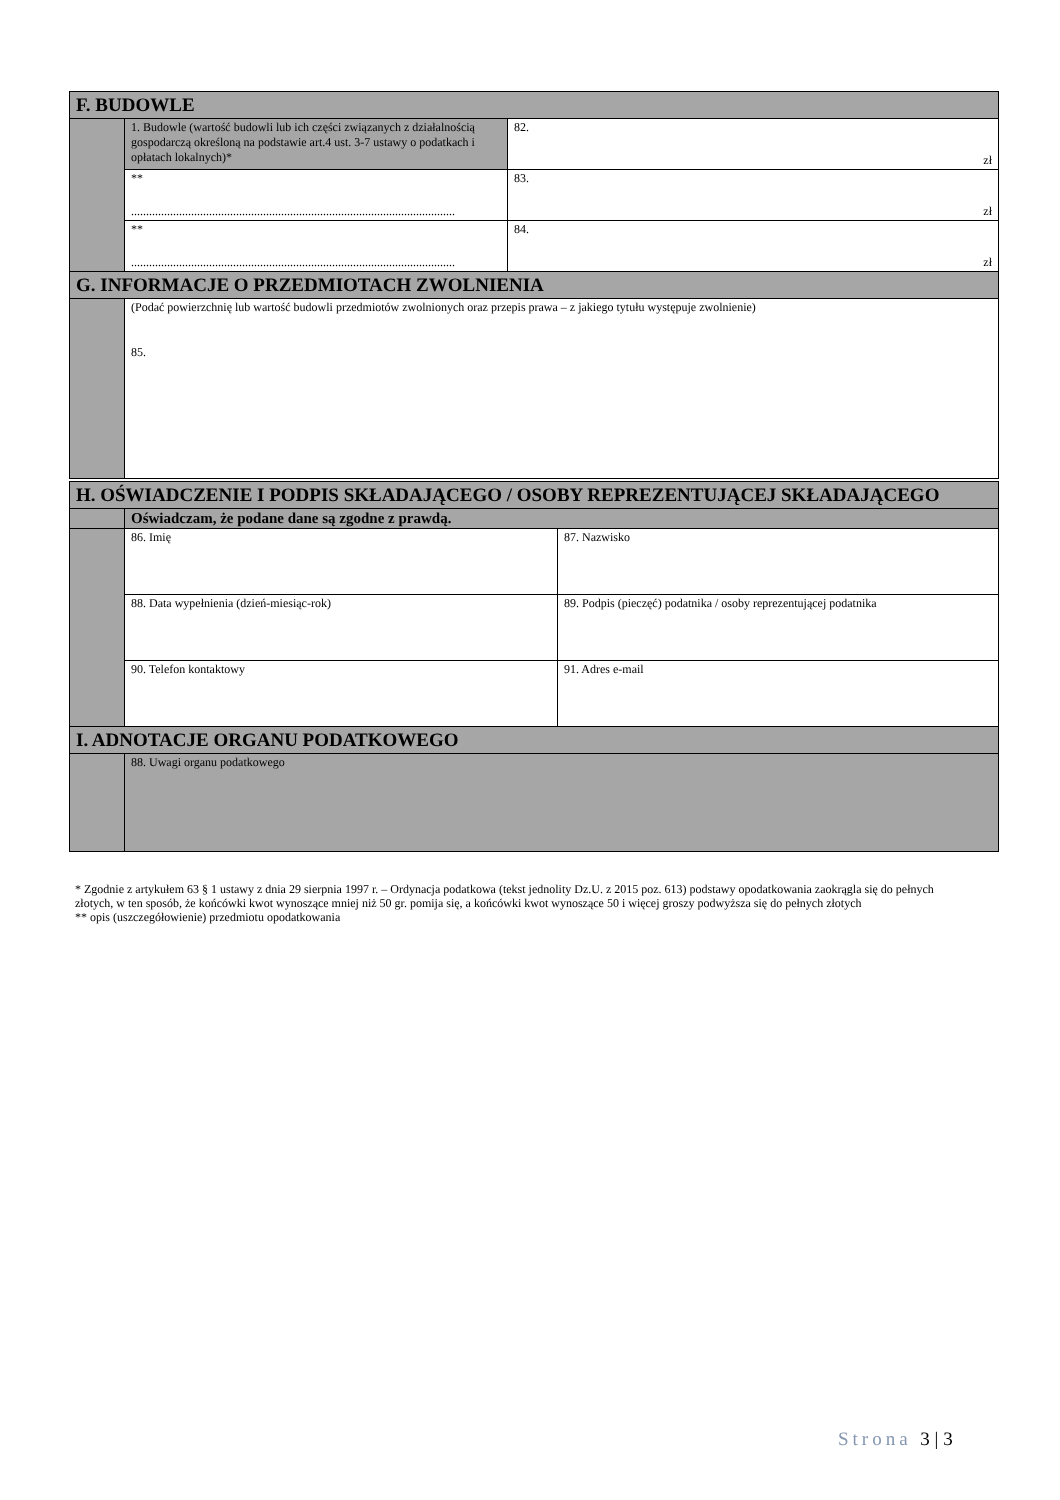| F. BUDOWLE | | |
| | 1. Budowle (wartość budowli lub ich części związanych z działalnością gospodarczą określoną na podstawie art.4 ust. 3-7 ustawy o podatkach i opłatach lokalnych)* | 82. zł |
| | ** ............................................................................................................ | 83. zł |
| | ** ............................................................................................................ | 84. zł |
| G. INFORMACJE O PRZEDMIOTACH ZWOLNIENIA | | |
| | (Podać powierzchnię lub wartość budowli przedmiotów zwolnionych oraz przepis prawa – z jakiego tytułu występuje zwolnienie) 85. | |
| H. OŚWIADCZENIE I PODPIS SKŁADAJĄCEGO / OSOBY REPREZENTUJĄCEJ SKŁADAJĄCEGO | | |
| | Oświadczam, że podane dane są zgodne z prawdą. | |
| | 86. Imię | 87. Nazwisko |
| | 88. Data wypełnienia (dzień-miesiąc-rok) | 89. Podpis (pieczęć) podatnika / osoby reprezentującej podatnika |
| | 90. Telefon kontaktowy | 91. Adres e-mail |
| I. ADNOTACJE ORGANU PODATKOWEGO | | |
| | 88. Uwagi organu podatkowego | |
* Zgodnie z artykułem 63 § 1 ustawy z dnia 29 sierpnia 1997 r. – Ordynacja podatkowa (tekst jednolity Dz.U. z 2015 poz. 613) podstawy opodatkowania zaokrągla się do pełnych złotych, w ten sposób, że końcówki kwot wynoszące mniej niż 50 gr. pomija się, a końcówki kwot wynoszące 50 i więcej groszy podwyższa się do pełnych złotych
** opis (uszczegółowienie) przedmiotu opodatkowania
Strona 3 | 3